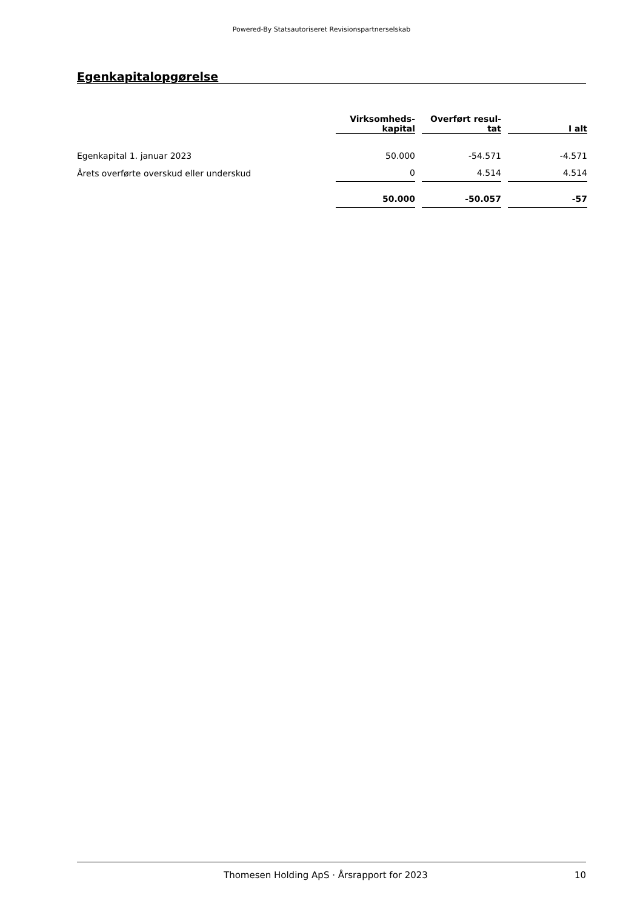Powered-By Statsautoriseret Revisionspartnerselskab
Egenkapitalopgørelse
| | Virksomheds- kapital | | Overført resul- tat | | I alt |
| --- | --- | --- | --- | --- | --- |
| Egenkapital 1. januar 2023 | 50.000 | | -54.571 | | -4.571 |
| Årets overførte overskud eller underskud | 0 | | 4.514 | | 4.514 |
| | 50.000 | | -50.057 | | -57 |
Thomesen Holding ApS · Årsrapport for 2023 10